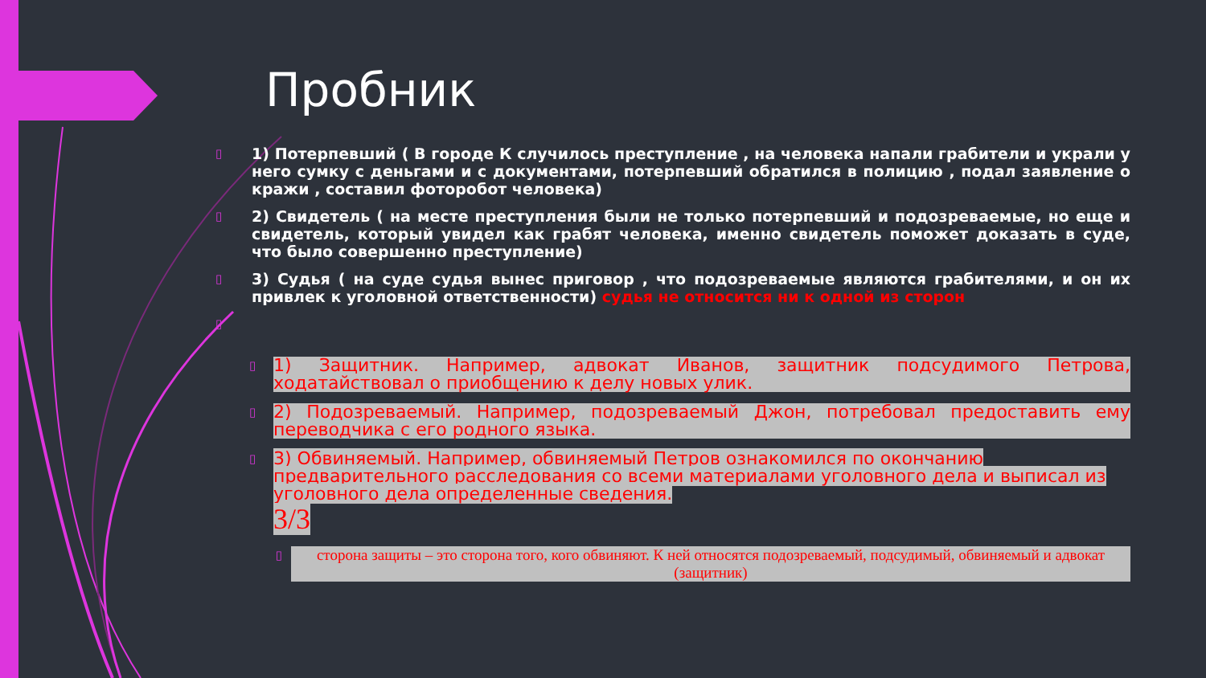Пробник
▯ 1) Потерпевший ( В городе К случилось преступление , на человека напали грабители и украли у него сумку с деньгами и с документами, потерпевший обратился в полицию , подал заявление о кражи , составил фоторобот человека)
▯ 2) Свидетель ( на месте преступления были не только потерпевший и подозреваемые, но еще и свидетель, который увидел как грабят человека, именно свидетель поможет доказать в суде, что было совершенно преступление)
▯ 3) Судья ( на суде судья вынес приговор , что подозреваемые являются грабителями, и он их привлек к уголовной ответственности) судья не относится ни к одной из сторон
▯
▯ 1) Защитник. Например, адвокат Иванов, защитник подсудимого Петрова, ходатайствовал о приобщению к делу новых улик.
▯ 2) Подозреваемый. Например, подозреваемый Джон, потребовал предоставить ему переводчика с его родного языка.
▯ 3) Обвиняемый. Например, обвиняемый Петров ознакомился по окончанию предварительного расследования со всеми материалами уголовного дела и выписал из уголовного дела определенные сведения.
3/3
▯ сторона защиты – это сторона того, кого обвиняют. К ней относятся подозреваемый, подсудимый, обвиняемый и адвокат (защитник)